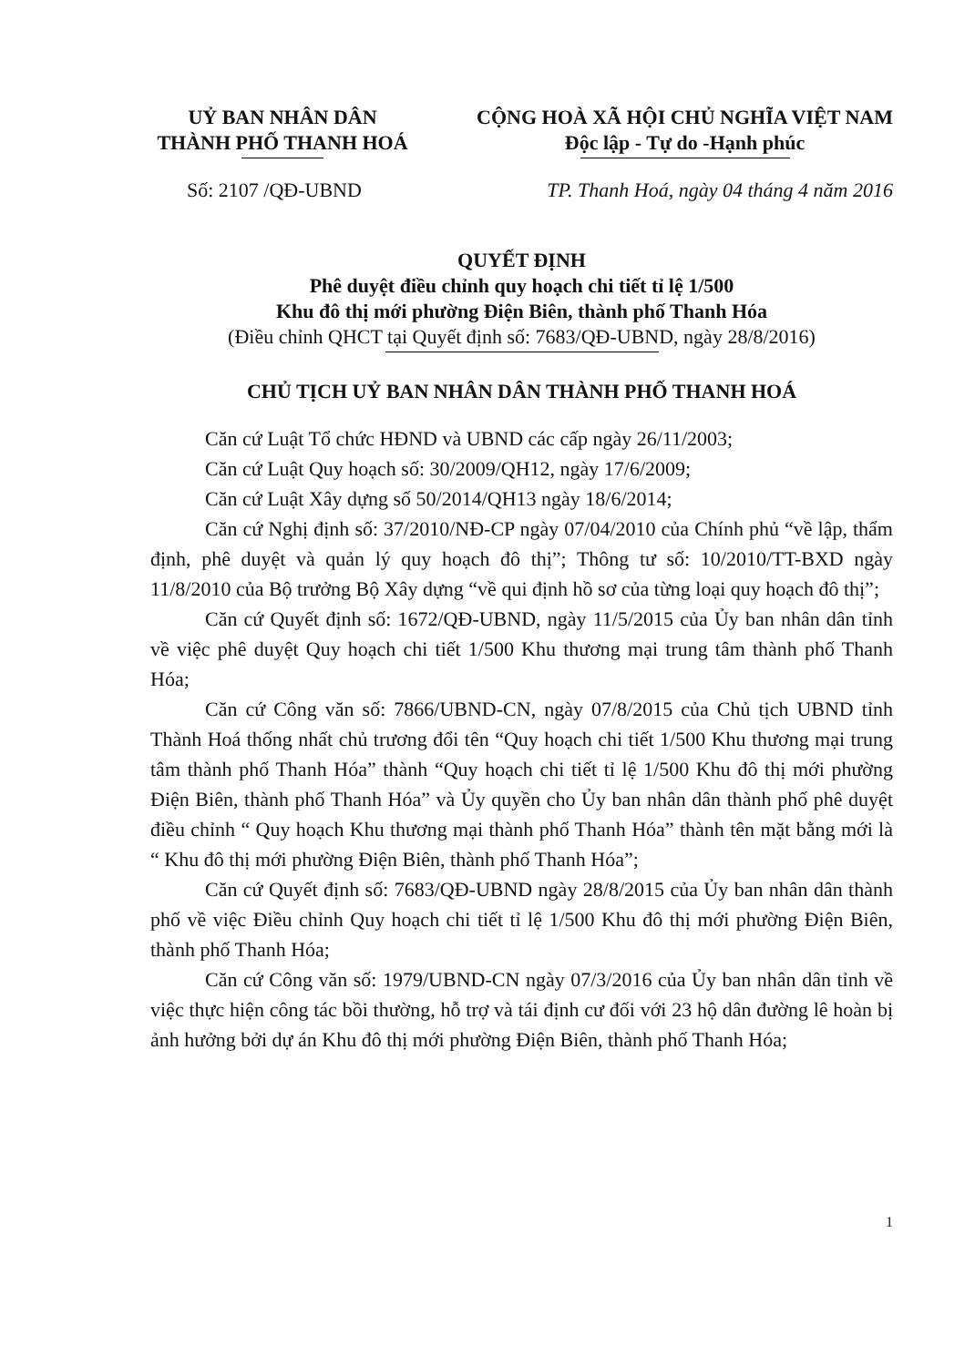UỶ BAN NHÂN DÂN
THÀNH PHỐ THANH HOÁ
CỘNG HOÀ XÃ HỘI CHỦ NGHĨA VIỆT NAM
Độc lập - Tự do -Hạnh phúc
Số: 2107 /QĐ-UBND TP. Thanh Hoá, ngày 04 tháng 4 năm 2016
QUYẾT ĐỊNH
Phê duyệt điều chỉnh quy hoạch chi tiết tỉ lệ 1/500
Khu đô thị mới phường Điện Biên, thành phố Thanh Hóa
(Điều chỉnh QHCT tại Quyết định số: 7683/QĐ-UBND, ngày 28/8/2016)
CHỦ TỊCH UỶ BAN NHÂN DÂN THÀNH PHỐ THANH HOÁ
Căn cứ Luật Tổ chức HĐND và UBND các cấp ngày 26/11/2003;
Căn cứ Luật Quy hoạch số: 30/2009/QH12, ngày 17/6/2009;
Căn cứ Luật Xây dựng số 50/2014/QH13 ngày 18/6/2014;
Căn cứ Nghị định số: 37/2010/NĐ-CP ngày 07/04/2010 của Chính phủ “về lập, thẩm định, phê duyệt và quản lý quy hoạch đô thị”; Thông tư số: 10/2010/TT-BXD ngày 11/8/2010 của Bộ trưởng Bộ Xây dựng “về qui định hồ sơ của từng loại quy hoạch đô thị”;
Căn cứ Quyết định số: 1672/QĐ-UBND, ngày 11/5/2015 của Ủy ban nhân dân tỉnh về việc phê duyệt Quy hoạch chi tiết 1/500 Khu thương mại trung tâm thành phố Thanh Hóa;
Căn cứ Công văn số: 7866/UBND-CN, ngày 07/8/2015 của Chủ tịch UBND tỉnh Thành Hoá thống nhất chủ trương đổi tên “Quy hoạch chi tiết 1/500 Khu thương mại trung tâm thành phố Thanh Hóa” thành “Quy hoạch chi tiết tỉ lệ 1/500 Khu đô thị mới phường Điện Biên, thành phố Thanh Hóa” và Ủy quyền cho Ủy ban nhân dân thành phố phê duyệt điều chỉnh “ Quy hoạch Khu thương mại thành phố Thanh Hóa” thành tên mặt bằng mới là “ Khu đô thị mới phường Điện Biên, thành phố Thanh Hóa”;
Căn cứ Quyết định số: 7683/QĐ-UBND ngày 28/8/2015 của Ủy ban nhân dân thành phố về việc Điều chỉnh Quy hoạch chi tiết tỉ lệ 1/500 Khu đô thị mới phường Điện Biên, thành phố Thanh Hóa;
Căn cứ Công văn số: 1979/UBND-CN ngày 07/3/2016 của Ủy ban nhân dân tỉnh về việc thực hiện công tác bồi thường, hỗ trợ và tái định cư đối với 23 hộ dân đường lê hoàn bị ảnh hưởng bởi dự án Khu đô thị mới phường Điện Biên, thành phố Thanh Hóa;
1